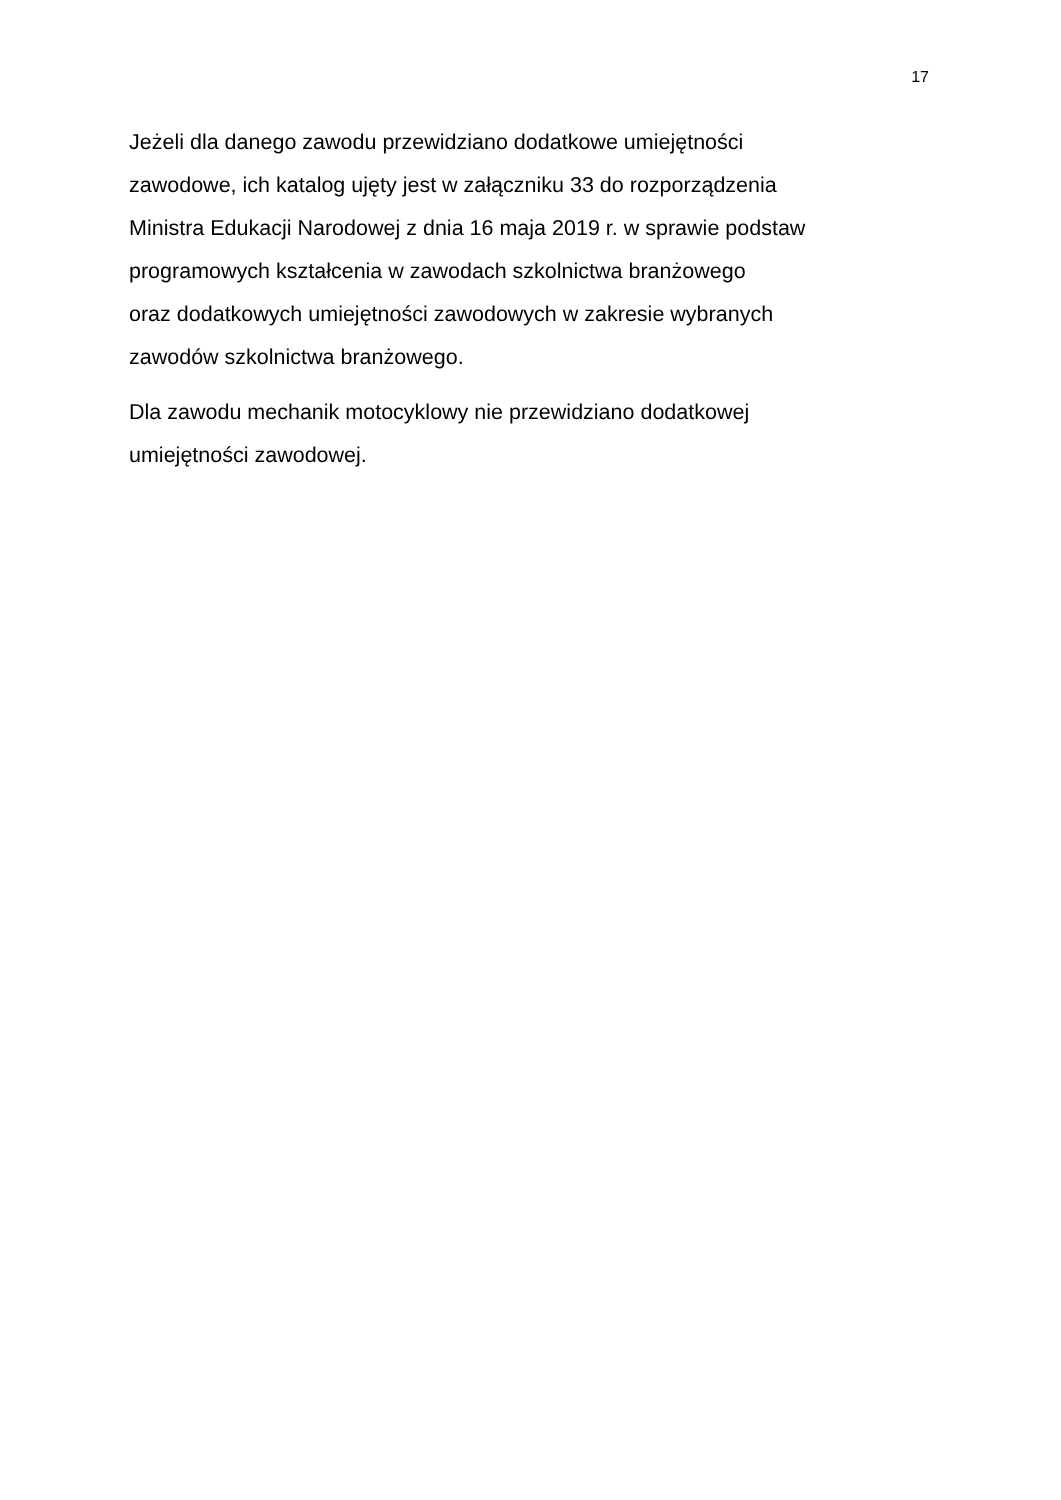17
Jeżeli dla danego zawodu przewidziano dodatkowe umiejętności
zawodowe, ich katalog ujęty jest w załączniku 33 do rozporządzenia
Ministra Edukacji Narodowej z dnia 16 maja 2019 r. w sprawie podstaw
programowych kształcenia w zawodach szkolnictwa branżowego
oraz dodatkowych umiejętności zawodowych w zakresie wybranych
zawodów szkolnictwa branżowego.
Dla zawodu mechanik motocyklowy nie przewidziano dodatkowej
umiejętności zawodowej.